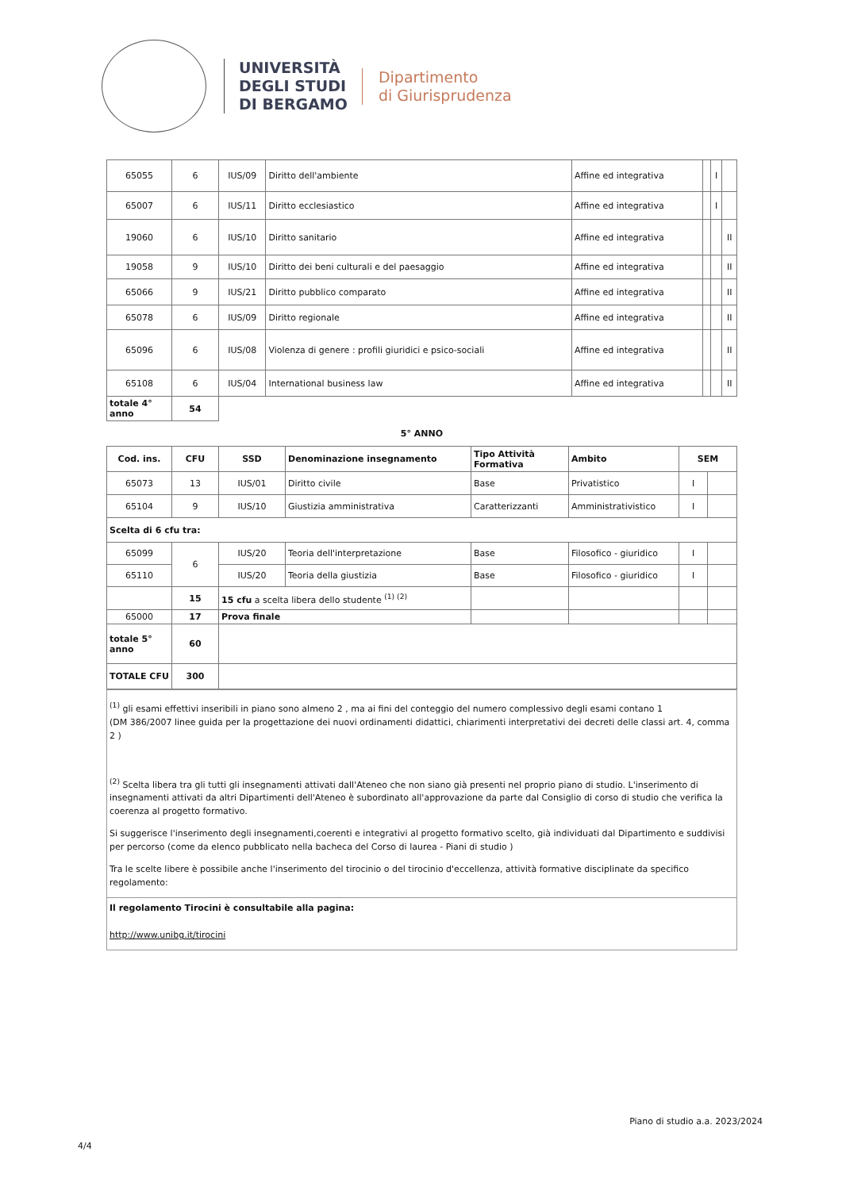UNIVERSITÀ
DEGLI STUDI
DI BERGAMO
Dipartimento
di Giurisprudenza
| 65055 | 6 | IUS/09 | Diritto dell'ambiente | Affine ed integrativa | | I | |
| 65007 | 6 | IUS/11 | Diritto ecclesiastico | Affine ed integrativa | | I | |
| 19060 | 6 | IUS/10 | Diritto sanitario | Affine ed integrativa | | | II |
| 19058 | 9 | IUS/10 | Diritto dei beni culturali e del paesaggio | Affine ed integrativa | | | II |
| 65066 | 9 | IUS/21 | Diritto pubblico comparato | Affine ed integrativa | | | II |
| 65078 | 6 | IUS/09 | Diritto regionale | Affine ed integrativa | | | II |
| 65096 | 6 | IUS/08 | Violenza di genere : profili giuridici e psico-sociali | Affine ed integrativa | | | II |
| 65108 | 6 | IUS/04 | International business law | Affine ed integrativa | | | II |
| totale 4° anno | 54 | | | | | | |
5° ANNO
| Cod. ins. | CFU | SSD | Denominazione insegnamento | Tipo Attività Formativa | Ambito | SEM | |
| --- | --- | --- | --- | --- | --- | --- | --- |
| 65073 | 13 | IUS/01 | Diritto civile | Base | Privatistico | I | |
| 65104 | 9 | IUS/10 | Giustizia amministrativa | Caratterizzanti | Amministrativistico | I | |
| Scelta di 6 cfu tra: | | | | | | | |
| 65099 | 6 | IUS/20 | Teoria dell'interpretazione | Base | Filosofico - giuridico | I | |
| 65110 | | IUS/20 | Teoria della giustizia | Base | Filosofico - giuridico | I | |
| | 15 | 15 cfu a scelta libera dello studente <sup>(1) (2)</sup> | | | | | |
| 65000 | 17 | Prova finale | | | | | |
| totale 5° anno | 60 | | | | | | |
| TOTALE CFU | 300 | | | | | | |
<sup>(1)</sup> gli esami effettivi inseribili in piano sono almeno 2 , ma ai fini del conteggio del numero complessivo degli esami contano 1
(DM 386/2007 linee guida per la progettazione dei nuovi ordinamenti didattici, chiarimenti interpretativi dei decreti delle classi art. 4, comma 2 )
<sup>(2)</sup> Scelta libera tra gli tutti gli insegnamenti attivati dall'Ateneo che non siano già presenti nel proprio piano di studio. L'inserimento di insegnamenti attivati da altri Dipartimenti dell'Ateneo è subordinato all'approvazione da parte dal Consiglio di corso di studio che verifica la coerenza al progetto formativo.
Si suggerisce l'inserimento degli insegnamenti,coerenti e integrativi al progetto formativo scelto, già individuati dal Dipartimento e suddivisi per percorso (come da elenco pubblicato nella bacheca del Corso di laurea - Piani di studio )
Tra le scelte libere è possibile anche l'inserimento del tirocinio o del tirocinio d'eccellenza, attività formative disciplinate da specifico regolamento:
Il regolamento Tirocini è consultabile alla pagina:
http://www.unibg.it/tirocini
Piano di studio a.a. 2023/2024
4/4